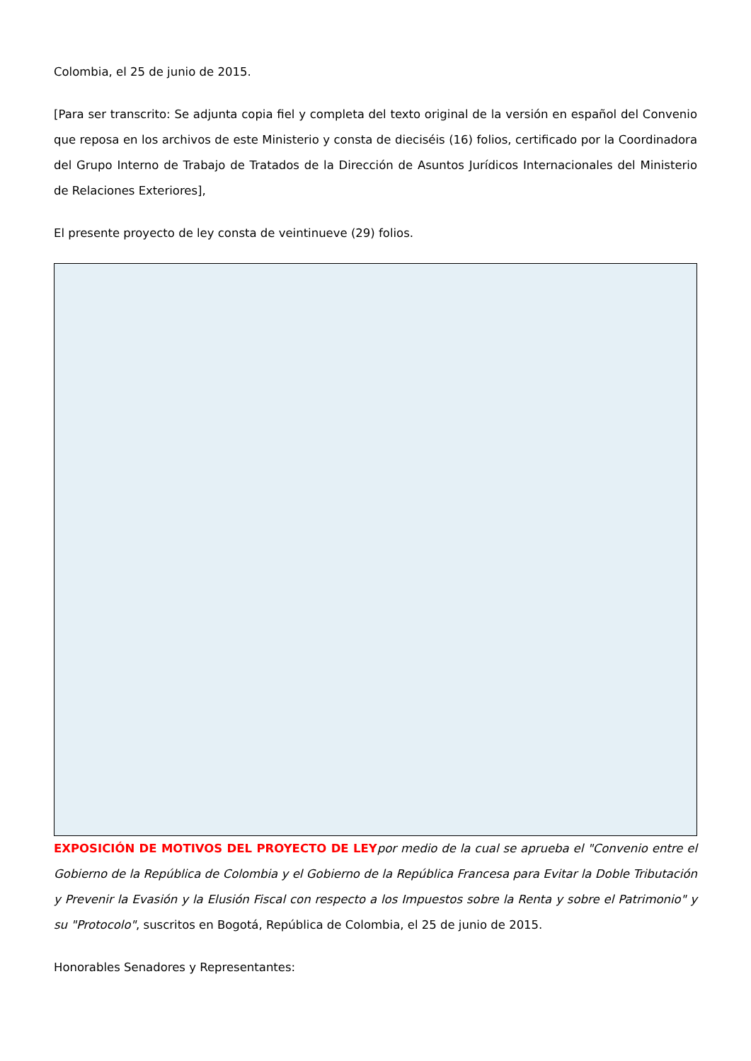Colombia, el 25 de junio de 2015.
[Para ser transcrito: Se adjunta copia fiel y completa del texto original de la versión en español del Convenio que reposa en los archivos de este Ministerio y consta de dieciséis (16) folios, certificado por la Coordinadora del Grupo Interno de Trabajo de Tratados de la Dirección de Asuntos Jurídicos Internacionales del Ministerio de Relaciones Exteriores],
El presente proyecto de ley consta de veintinueve (29) folios.
EXPOSICIÓN DE MOTIVOS DEL PROYECTO DE LEY por medio de la cual se aprueba el "Convenio entre el Gobierno de la República de Colombia y el Gobierno de la República Francesa para Evitar la Doble Tributación y Prevenir la Evasión y la Elusión Fiscal con respecto a los Impuestos sobre la Renta y sobre el Patrimonio" y su "Protocolo", suscritos en Bogotá, República de Colombia, el 25 de junio de 2015.
Honorables Senadores y Representantes: